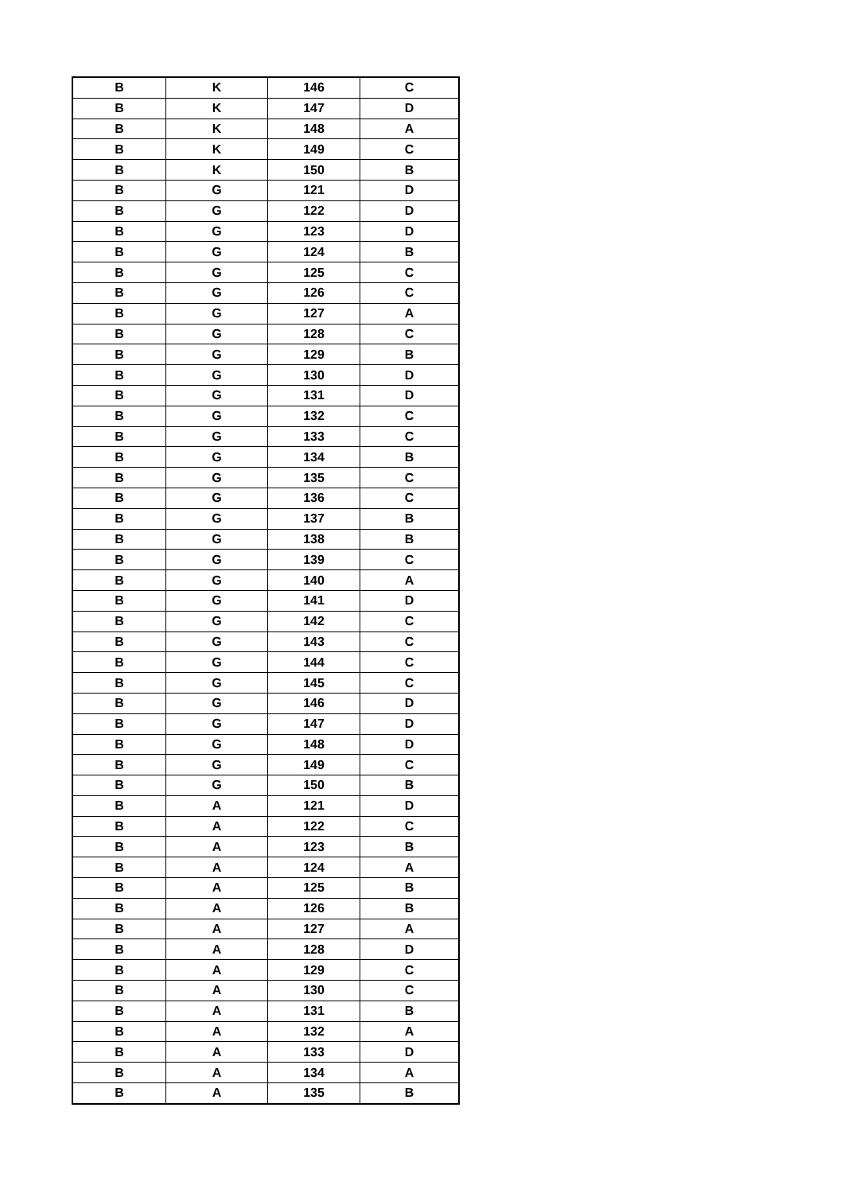| B | K | 146 | C |
| B | K | 147 | D |
| B | K | 148 | A |
| B | K | 149 | C |
| B | K | 150 | B |
| B | G | 121 | D |
| B | G | 122 | D |
| B | G | 123 | D |
| B | G | 124 | B |
| B | G | 125 | C |
| B | G | 126 | C |
| B | G | 127 | A |
| B | G | 128 | C |
| B | G | 129 | B |
| B | G | 130 | D |
| B | G | 131 | D |
| B | G | 132 | C |
| B | G | 133 | C |
| B | G | 134 | B |
| B | G | 135 | C |
| B | G | 136 | C |
| B | G | 137 | B |
| B | G | 138 | B |
| B | G | 139 | C |
| B | G | 140 | A |
| B | G | 141 | D |
| B | G | 142 | C |
| B | G | 143 | C |
| B | G | 144 | C |
| B | G | 145 | C |
| B | G | 146 | D |
| B | G | 147 | D |
| B | G | 148 | D |
| B | G | 149 | C |
| B | G | 150 | B |
| B | A | 121 | D |
| B | A | 122 | C |
| B | A | 123 | B |
| B | A | 124 | A |
| B | A | 125 | B |
| B | A | 126 | B |
| B | A | 127 | A |
| B | A | 128 | D |
| B | A | 129 | C |
| B | A | 130 | C |
| B | A | 131 | B |
| B | A | 132 | A |
| B | A | 133 | D |
| B | A | 134 | A |
| B | A | 135 | B |